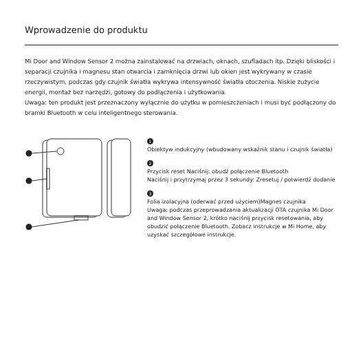Wprowadzenie do produktu
Mi Door and Window Sensor 2 można zainstalować na drzwiach, oknach, szufladach itp. Dzięki bliskości i separacji czujnika i magnesu stan otwarcia i zamknięcia drzwi lub okien jest wykrywany w czasie rzeczywistym, podczas gdy czujnik światła wykrywa intensywność światła otoczenia. Niskie zużycie energii, montaż bez narzędzi, gotowy do podłączenia i użytkowania.
Uwaga: ten produkt jest przeznaczony wyłącznie do użytku w pomieszczeniach i musi być podłączony do bramki Bluetooth w celu inteligentnego sterowania.
1
Obiektyw indukcyjny (wbudowany wskaźnik stanu i czujnik światła)
2
Przycisk reset Naciśnij: obudź połączenie Bluetooth
Naciśnij i przytrzymaj przez 3 sekundy: Zresetuj / potwierdź dodanie
3
Folia izolacyjna (oderwać przed użyciem)Magnes czujnika
Uwaga: podczas przeprowadzania aktualizacji OTA czujnika Mi Door and Window Sensor 2, krótko naciśnij przycisk resetowania, aby obudzić połączenie Bluetooth. Zobacz instrukcje w Mi Home, aby uzyskać szczegółowe instrukcje.